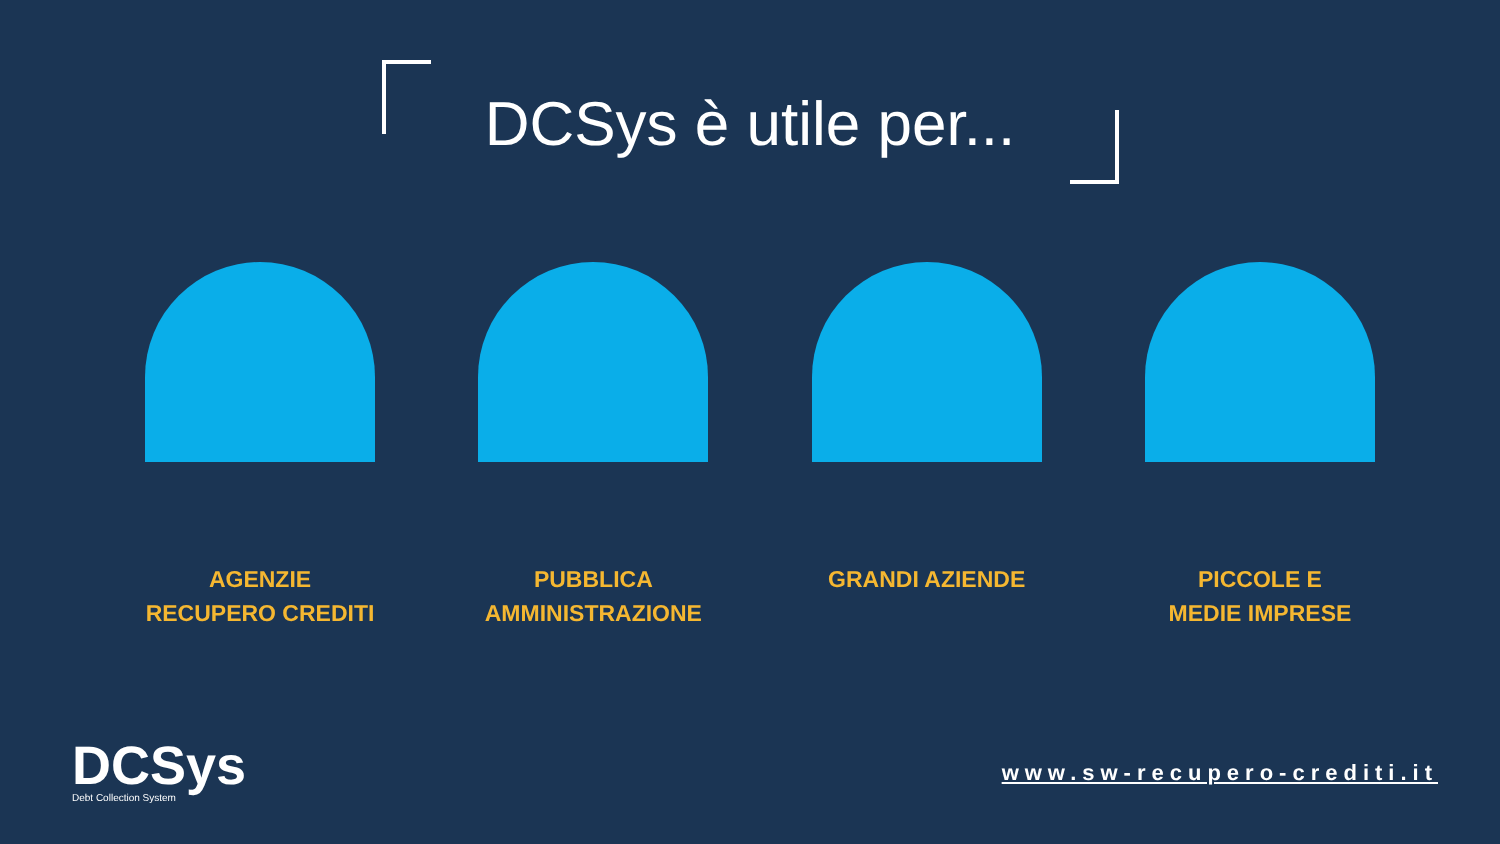DCSys è utile per...
AGENZIE
RECUPERO CREDITI
PUBBLICA
AMMINISTRAZIONE
GRANDI AZIENDE PICCOLE E
MEDIE IMPRESE
DCSys
Debt Collection System
www.sw-recupero-crediti.it